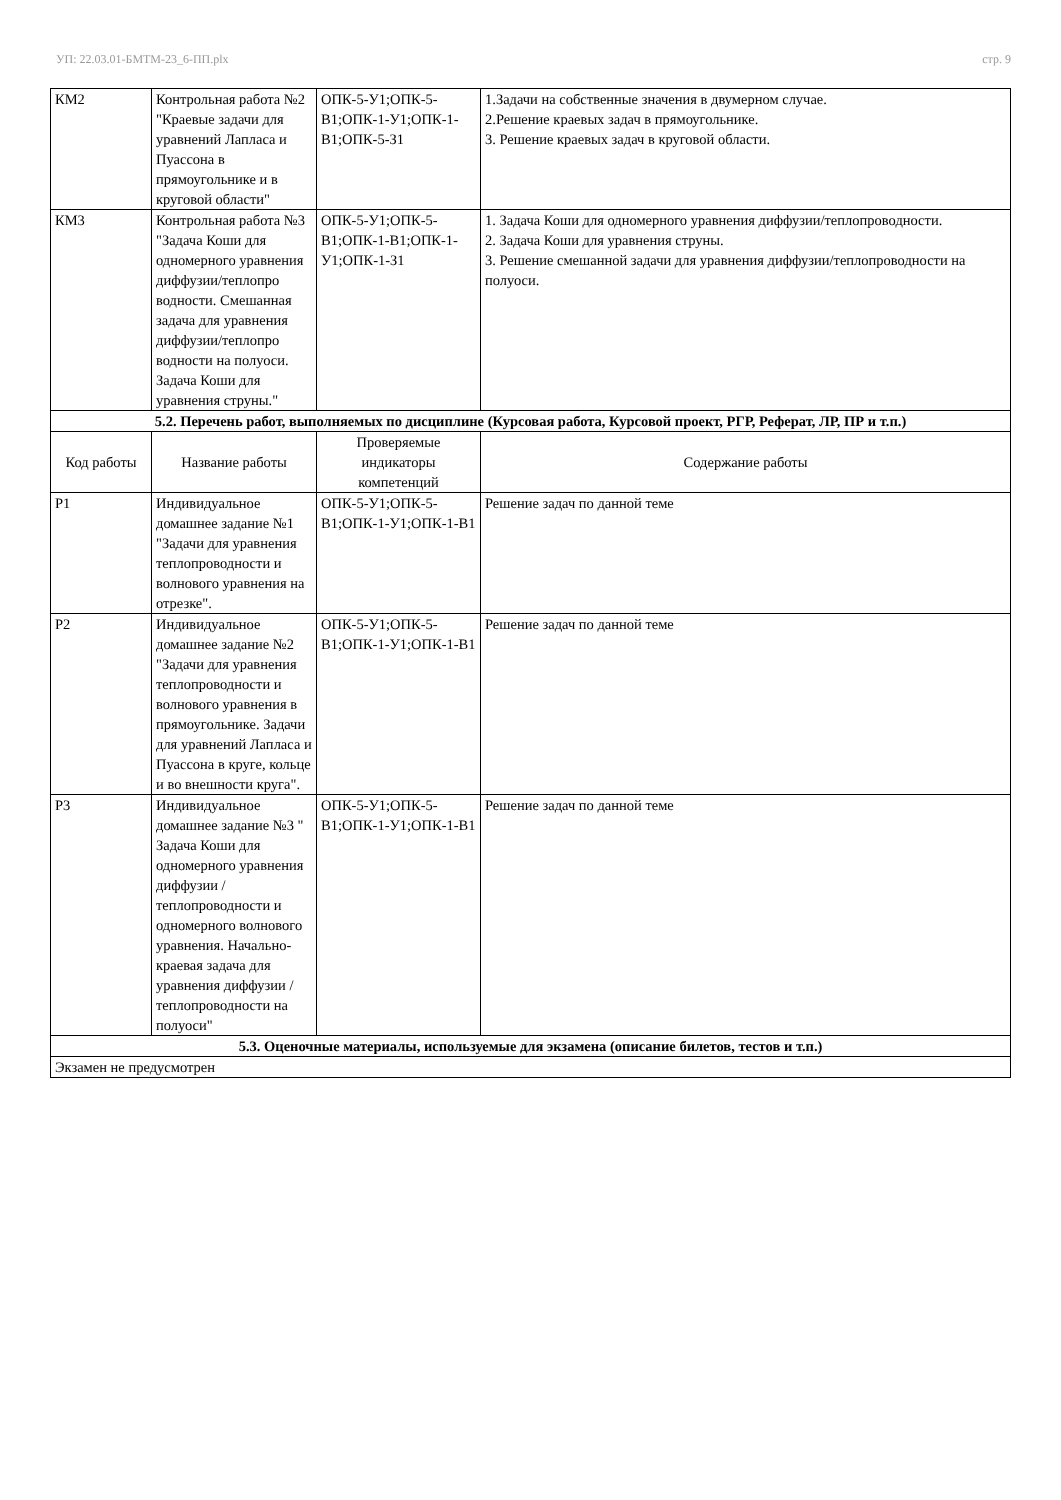УП: 22.03.01-БМТМ-23_6-ПП.plx стр. 9
| КМ2 | Контрольная работа №2 "Краевые задачи для уравнений Лапласа и Пуассона в прямоугольнике и в круговой области" | ОПК-5-У1;ОПК-5-В1;ОПК-1-У1;ОПК-1-В1;ОПК-5-З1 | 1.Задачи на собственные значения в двумерном случае. 2.Решение краевых задач в прямоугольнике. 3. Решение краевых задач в круговой области. |
| КМ3 | Контрольная работа №3 "Задача Коши для одномерного уравнения диффузии/теплопро водности. Смешанная задача для уравнения диффузии/теплопро водности на полуоси. Задача Коши для уравнения струны." | ОПК-5-У1;ОПК-5-В1;ОПК-1-В1;ОПК-1-У1;ОПК-1-З1 | 1. Задача Коши для одномерного уравнения диффузии/теплопроводности. 2. Задача Коши для уравнения струны. 3. Решение смешанной задачи для уравнения диффузии/теплопроводности на полуоси. |
| 5.2. Перечень работ, выполняемых по дисциплине (Курсовая работа, Курсовой проект, РГР, Реферат, ЛР, ПР и т.п.) | | | |
| Код работы | Название работы | Проверяемые индикаторы компетенций | Содержание работы |
| Р1 | Индивидуальное домашнее задание №1 "Задачи для уравнения теплопроводности и волнового уравнения на отрезке". | ОПК-5-У1;ОПК-5-В1;ОПК-1-У1;ОПК-1-В1 | Решение задач по данной теме |
| Р2 | Индивидуальное домашнее задание №2 "Задачи для уравнения теплопроводности и волнового уравнения в прямоугольнике. Задачи для уравнений Лапласа и Пуассона в круге, кольце и во внешности круга". | ОПК-5-У1;ОПК-5-В1;ОПК-1-У1;ОПК-1-В1 | Решение задач по данной теме |
| Р3 | Индивидуальное домашнее задание №3 " Задача Коши для одномерного уравнения диффузии / теплопроводности и одномерного волнового уравнения. Начально-краевая задача для уравнения диффузии / теплопроводности на полуоси" | ОПК-5-У1;ОПК-5-В1;ОПК-1-У1;ОПК-1-В1 | Решение задач по данной теме |
| 5.3. Оценочные материалы, используемые для экзамена (описание билетов, тестов и т.п.) | | | |
| Экзамен не предусмотрен | | | |